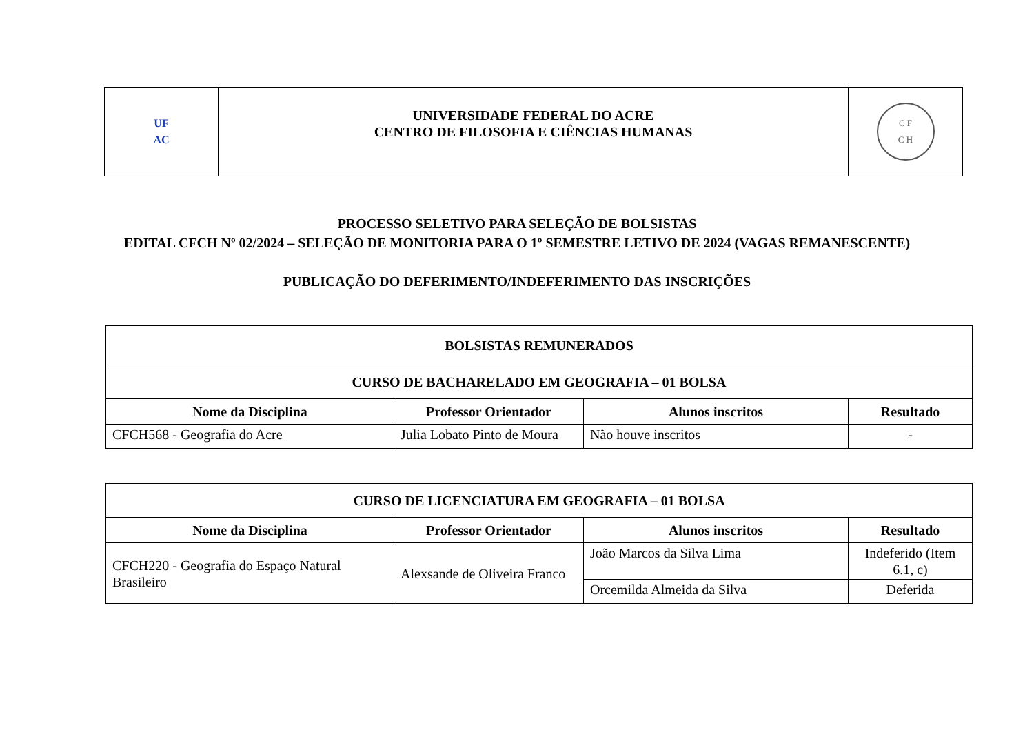| UF AC | UNIVERSIDADE FEDERAL DO ACRE CENTRO DE FILOSOFIA E CIÊNCIAS HUMANAS | C F C H |
PROCESSO SELETIVO PARA SELEÇÃO DE BOLSISTAS
EDITAL CFCH Nº 02/2024 – SELEÇÃO DE MONITORIA PARA O 1º SEMESTRE LETIVO DE 2024 (VAGAS REMANESCENTE)
PUBLICAÇÃO DO DEFERIMENTO/INDEFERIMENTO DAS INSCRIÇÕES
| BOLSISTAS REMUNERADOS | | | |
| --- | --- | --- | --- |
| CURSO DE BACHARELADO EM GEOGRAFIA – 01 BOLSA | | | |
| Nome da Disciplina | Professor Orientador | Alunos inscritos | Resultado |
| CFCH568 - Geografia do Acre | Julia Lobato Pinto de Moura | Não houve inscritos | - |
| CURSO DE LICENCIATURA EM GEOGRAFIA – 01 BOLSA | | | |
| --- | --- | --- | --- |
| Nome da Disciplina | Professor Orientador | Alunos inscritos | Resultado |
| CFCH220 - Geografia do Espaço Natural Brasileiro | Alexsande de Oliveira Franco | João Marcos da Silva Lima | Indeferido (Item 6.1, c) |
| | | Orcemilda Almeida da Silva | Deferida |